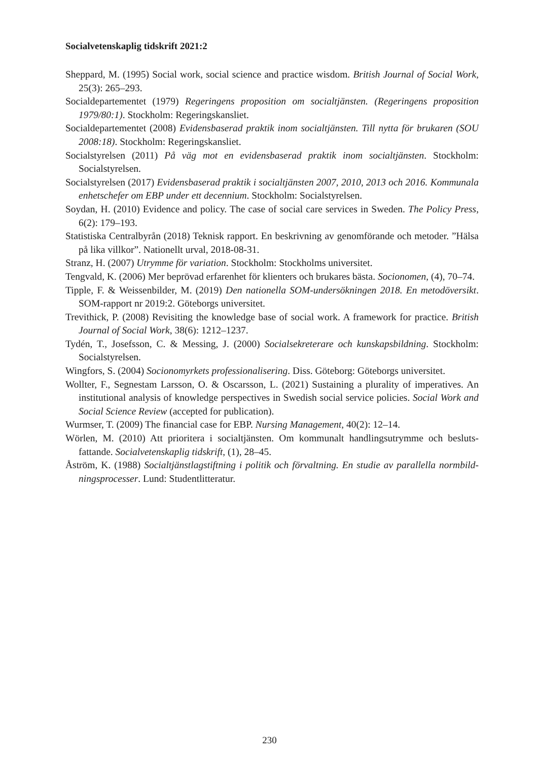Socialvetenskaplig tidskrift 2021:2
Sheppard, M. (1995) Social work, social science and practice wisdom. British Journal of Social Work, 25(3): 265–293.
Socialdepartementet (1979) Regeringens proposition om socialtjänsten. (Regeringens proposition 1979/80:1). Stockholm: Regeringskansliet.
Socialdepartementet (2008) Evidensbaserad praktik inom socialtjänsten. Till nytta för brukaren (SOU 2008:18). Stockholm: Regeringskansliet.
Socialstyrelsen (2011) På väg mot en evidensbaserad praktik inom socialtjänsten. Stockholm: Socialstyrelsen.
Socialstyrelsen (2017) Evidensbaserad praktik i socialtjänsten 2007, 2010, 2013 och 2016. Kommunala enhetschefer om EBP under ett decennium. Stockholm: Socialstyrelsen.
Soydan, H. (2010) Evidence and policy. The case of social care services in Sweden. The Policy Press, 6(2): 179–193.
Statistiska Centralbyrån (2018) Teknisk rapport. En beskrivning av genomförande och metoder. ”Hälsa på lika villkor”. Nationellt urval, 2018-08-31.
Stranz, H. (2007) Utrymme för variation. Stockholm: Stockholms universitet.
Tengvald, K. (2006) Mer beprövad erfarenhet för klienters och brukares bästa. Socionomen, (4), 70–74.
Tipple, F. & Weissenbilder, M. (2019) Den nationella SOM-undersökningen 2018. En metodöversikt. SOM-rapport nr 2019:2. Göteborgs universitet.
Trevithick, P. (2008) Revisiting the knowledge base of social work. A framework for practice. British Journal of Social Work, 38(6): 1212–1237.
Tydén, T., Josefsson, C. & Messing, J. (2000) Socialsekreterare och kunskapsbildning. Stockholm: Socialstyrelsen.
Wingfors, S. (2004) Socionomyrkets professionalisering. Diss. Göteborg: Göteborgs universitet.
Wollter, F., Segnestam Larsson, O. & Oscarsson, L. (2021) Sustaining a plurality of imperatives. An institutional analysis of knowledge perspectives in Swedish social service policies. Social Work and Social Science Review (accepted for publication).
Wurmser, T. (2009) The financial case for EBP. Nursing Management, 40(2): 12–14.
Wörlen, M. (2010) Att prioritera i socialtjänsten. Om kommunalt handlingsutrymme och besluts­fattande. Socialvetenskaplig tidskrift, (1), 28–45.
Åström, K. (1988) Socialtjänstlagstiftning i politik och förvaltning. En studie av parallella normbild­ningsprocesser. Lund: Studentlitteratur.
230